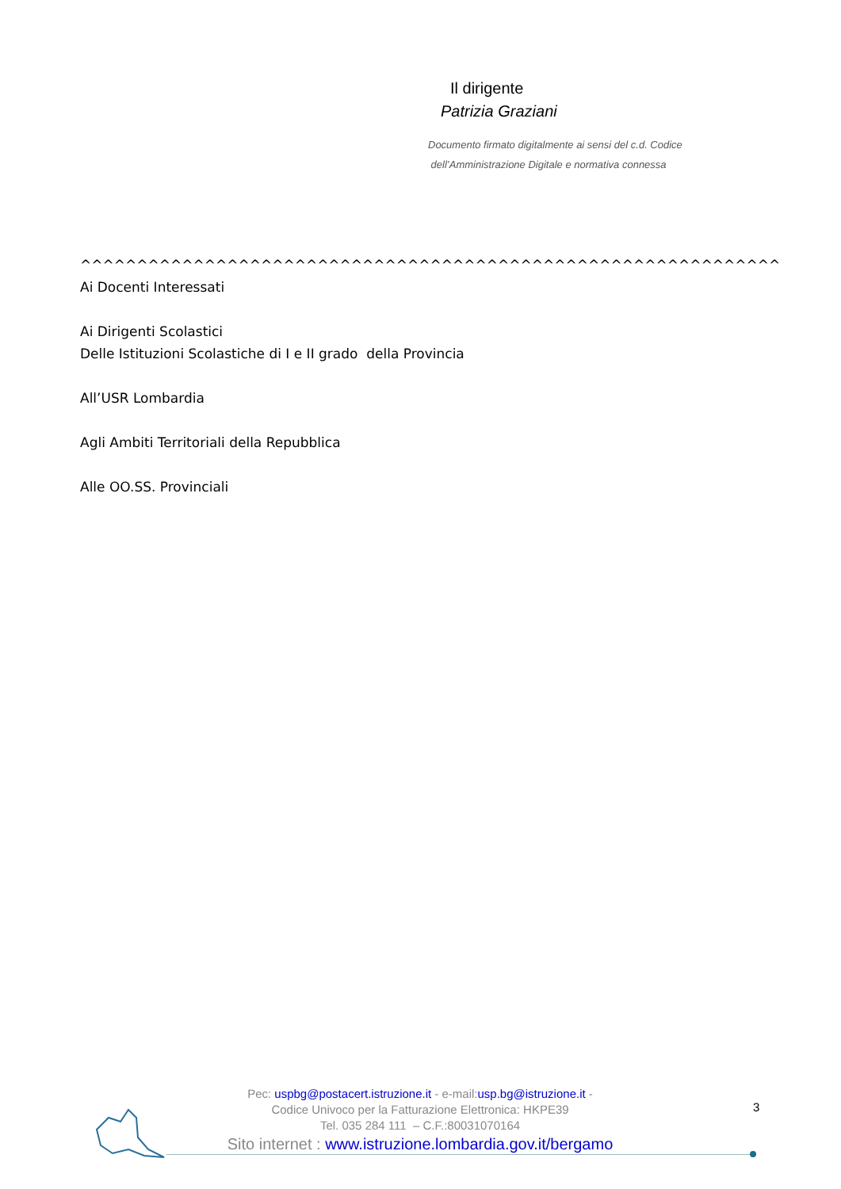Il dirigente
Patrizia Graziani
Documento firmato digitalmente ai sensi del c.d. Codice
dell’Amministrazione Digitale e normativa connessa
^^^^^^^^^^^^^^^^^^^^^^^^^^^^^^^^^^^^^^^^^^^^^^^^^^^^^^^^^^^^^^
Ai Docenti Interessati
Ai Dirigenti Scolastici
Delle Istituzioni Scolastiche di I e II grado della Provincia
All’USR Lombardia
Agli Ambiti Territoriali della Repubblica
Alle OO.SS. Provinciali
Pec: uspbg@postacert.istruzione.it - e-mail:usp.bg@istruzione.it -
Codice Univoco per la Fatturazione Elettronica: HKPE39
Tel. 035 284 111 – C.F.:80031070164
Sito internet : www.istruzione.lombardia.gov.it/bergamo
3